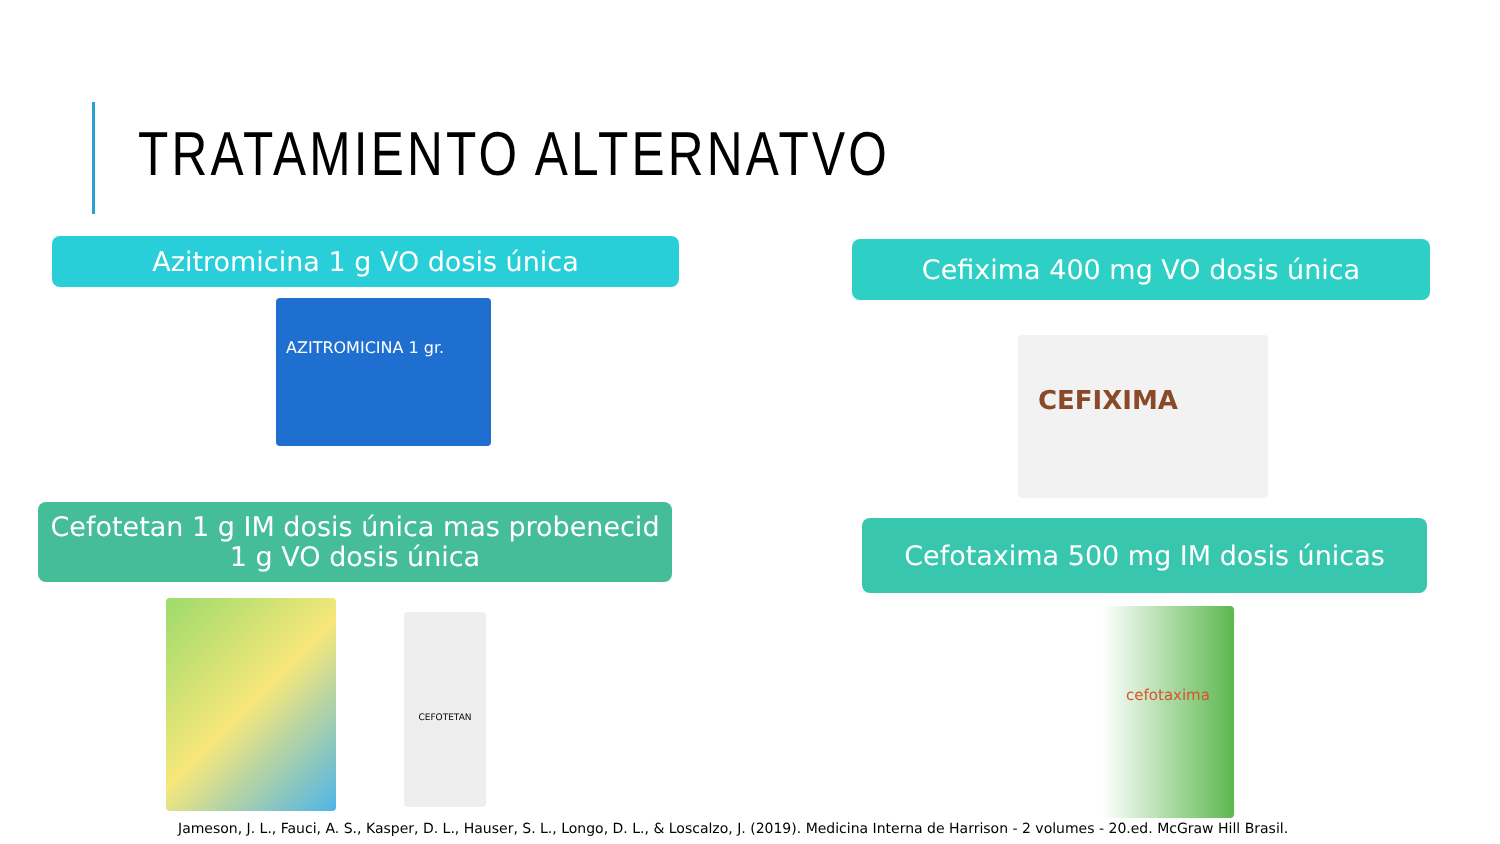TRATAMIENTO ALTERNATVO
Azitromicina 1 g VO dosis única Cefixima 400 mg VO dosis única
AZITROMICINA 1 gr.
CEFIXIMA
Cefotetan 1 g IM dosis única mas probenecid
1 g VO dosis única
Cefotaxima 500 mg IM dosis únicas
CEFOTETAN cefotaxima
Jameson, J. L., Fauci, A. S., Kasper, D. L., Hauser, S. L., Longo, D. L., & Loscalzo, J. (2019). Medicina Interna de Harrison - 2 volumes - 20.ed. McGraw Hill Brasil.